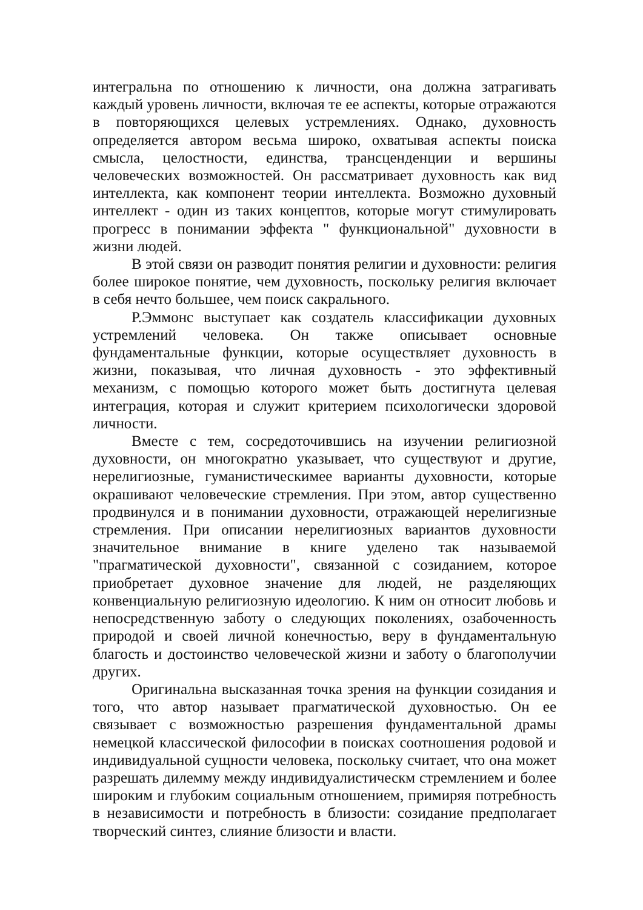интегральна по отношению к личности, она должна затрагивать каждый уровень личности, включая те ее аспекты, которые отражаются в повторяющихся целевых устремлениях. Однако, духовность определяется автором весьма широко, охватывая аспекты поиска смысла, целостности, единства, трансценденции и вершины человеческих возможностей. Он рассматривает духовность как вид интеллекта, как компонент теории интеллекта. Возможно духовный интеллект - один из таких концептов, которые могут стимулировать прогресс в понимании эффекта " функциональной" духовности в жизни людей.
В этой связи он разводит понятия религии и духовности: религия более широкое понятие, чем духовность, поскольку религия включает в себя нечто большее, чем поиск сакрального.
Р.Эммонс выступает как создатель классификации духовных устремлений человека. Он также описывает основные фундаментальные функции, которые осуществляет духовность в жизни, показывая, что личная духовность - это эффективный механизм, с помощью которого может быть достигнута целевая интеграция, которая и служит критерием психологически здоровой личности.
Вместе с тем, сосредоточившись на изучении религиозной духовности, он многократно указывает, что существуют и другие, нерелигиозные, гуманистическимее варианты духовности, которые окрашивают человеческие стремления. При этом, автор существенно продвинулся и в понимании духовности, отражающей нерелигизные стремления. При описании нерелигиозных вариантов духовности значительное внимание в книге уделено так называемой "прагматической духовности", связанной с созиданием, которое приобретает духовное значение для людей, не разделяющих конвенциальную религиозную идеологию. К ним он относит любовь и непосредственную заботу о следующих поколениях, озабоченность природой и своей личной конечностью, веру в фундаментальную благость и достоинство человеческой жизни и заботу о благополучии других.
Оригинальна высказанная точка зрения на функции созидания и того, что автор называет прагматической духовностью. Он ее связывает с возможностью разрешения фундаментальной драмы немецкой классической философии в поисках соотношения родовой и индивидуальной сущности человека, поскольку считает, что она может разрешать дилемму между индивидуалистическм стремлением и более широким и глубоким социальным отношением, примиряя потребность в независимости и потребность в близости: созидание предполагает творческий синтез, слияние близости и власти.